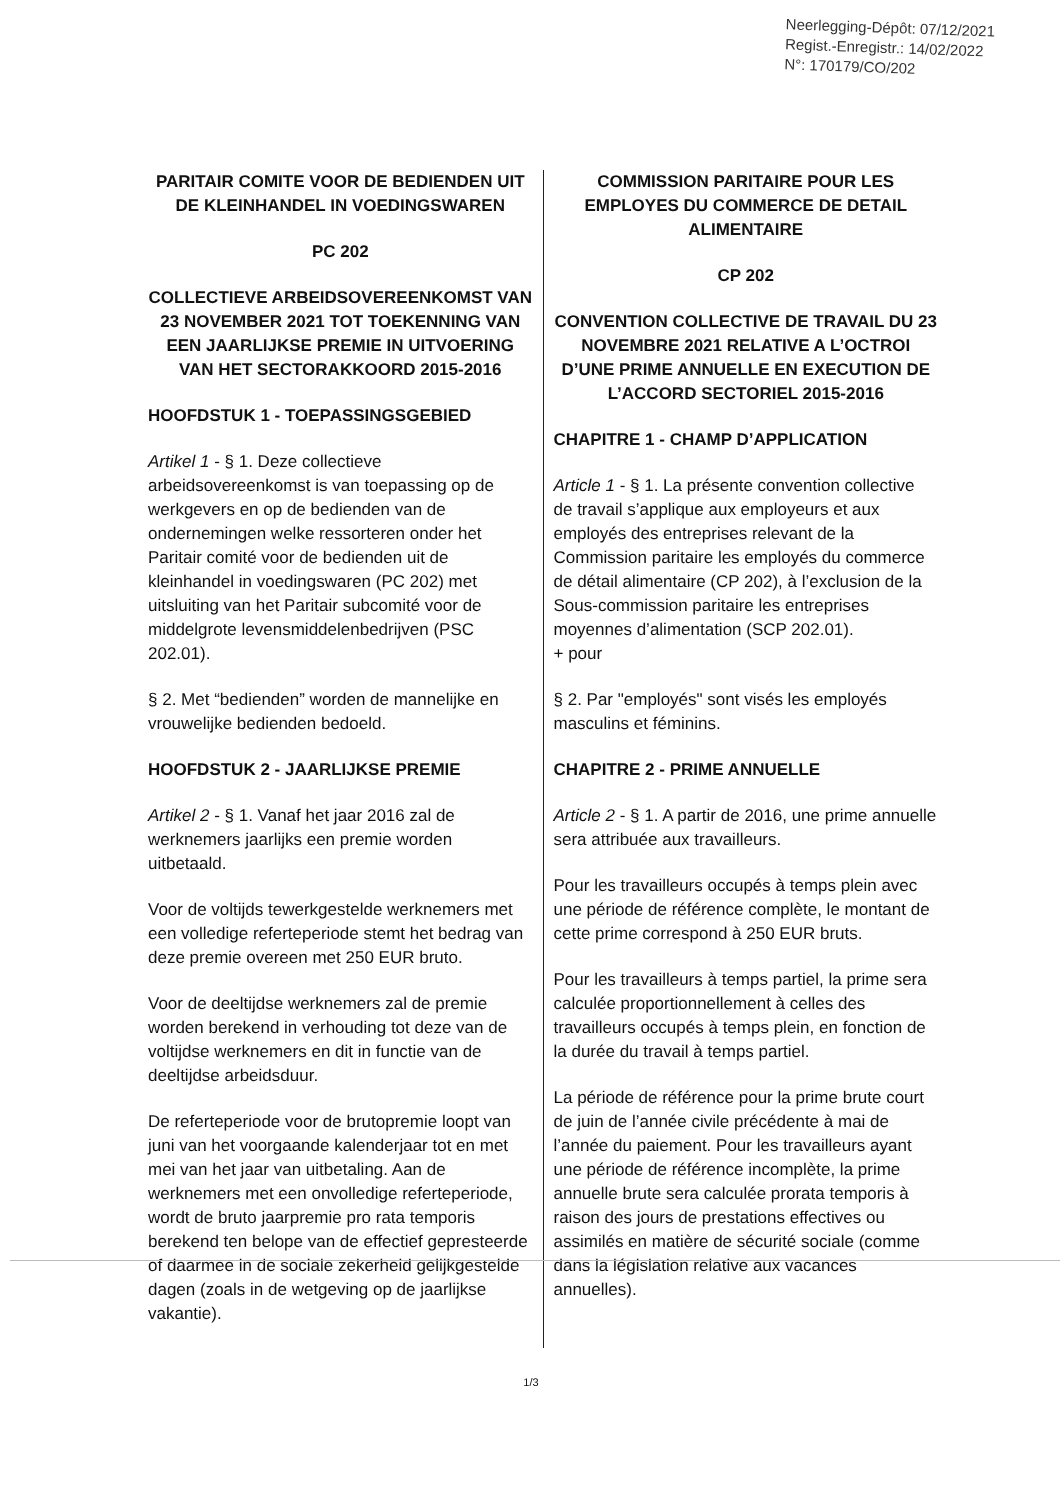Neerlegging-Dépôt: 07/12/2021
Regist.-Enregistr.: 14/02/2022
N°: 170179/CO/202
PARITAIR COMITE VOOR DE BEDIENDEN UIT DE KLEINHANDEL IN VOEDINGSWAREN
PC 202
COLLECTIEVE ARBEIDSOVEREENKOMST VAN 23 NOVEMBER 2021 TOT TOEKENNING VAN EEN JAARLIJKSE PREMIE IN UITVOERING VAN HET SECTORAKKOORD 2015-2016
HOOFDSTUK 1 - TOEPASSINGSGEBIED
Artikel 1 - § 1. Deze collectieve arbeidsovereenkomst is van toepassing op de werkgevers en op de bedienden van de ondernemingen welke ressorteren onder het Paritair comité voor de bedienden uit de kleinhandel in voedingswaren (PC 202) met uitsluiting van het Paritair subcomité voor de middelgrote levensmiddelenbedrijven (PSC 202.01).
§ 2. Met “bedienden” worden de mannelijke en vrouwelijke bedienden bedoeld.
HOOFDSTUK 2 - JAARLIJKSE PREMIE
Artikel 2 - § 1. Vanaf het jaar 2016 zal de werknemers jaarlijks een premie worden uitbetaald.
Voor de voltijds tewerkgestelde werknemers met een volledige referteperiode stemt het bedrag van deze premie overeen met 250 EUR bruto.
Voor de deeltijdse werknemers zal de premie worden berekend in verhouding tot deze van de voltijdse werknemers en dit in functie van de deeltijdse arbeidsduur.
De referteperiode voor de brutopremie loopt van juni van het voorgaande kalenderjaar tot en met mei van het jaar van uitbetaling. Aan de werknemers met een onvolledige referteperiode, wordt de bruto jaarpremie pro rata temporis berekend ten belope van de effectief gepresteerde of daarmee in de sociale zekerheid gelijkgestelde dagen (zoals in de wetgeving op de jaarlijkse vakantie).
COMMISSION PARITAIRE POUR LES EMPLOYES DU COMMERCE DE DETAIL ALIMENTAIRE
CP 202
CONVENTION COLLECTIVE DE TRAVAIL DU 23 NOVEMBRE 2021 RELATIVE A L’OCTROI D’UNE PRIME ANNUELLE EN EXECUTION DE L’ACCORD SECTORIEL 2015-2016
CHAPITRE 1 - CHAMP D’APPLICATION
Article 1 - § 1. La présente convention collective de travail s’applique aux employeurs et aux employés des entreprises relevant de la Commission paritaire les employés du commerce de détail alimentaire (CP 202), à l’exclusion de la Sous-commission paritaire les entreprises moyennes d’alimentation (SCP 202.01).
+ pour
§ 2. Par "employés" sont visés les employés masculins et féminins.
CHAPITRE 2 - PRIME ANNUELLE
Article 2 - § 1. A partir de 2016, une prime annuelle sera attribuée aux travailleurs.
Pour les travailleurs occupés à temps plein avec une période de référence complète, le montant de cette prime correspond à 250 EUR bruts.
Pour les travailleurs à temps partiel, la prime sera calculée proportionnellement à celles des travailleurs occupés à temps plein, en fonction de la durée du travail à temps partiel.
La période de référence pour la prime brute court de juin de l’année civile précédente à mai de l’année du paiement. Pour les travailleurs ayant une période de référence incomplète, la prime annuelle brute sera calculée prorata temporis à raison des jours de prestations effectives ou assimilés en matière de sécurité sociale (comme dans la législation relative aux vacances annuelles).
1/3